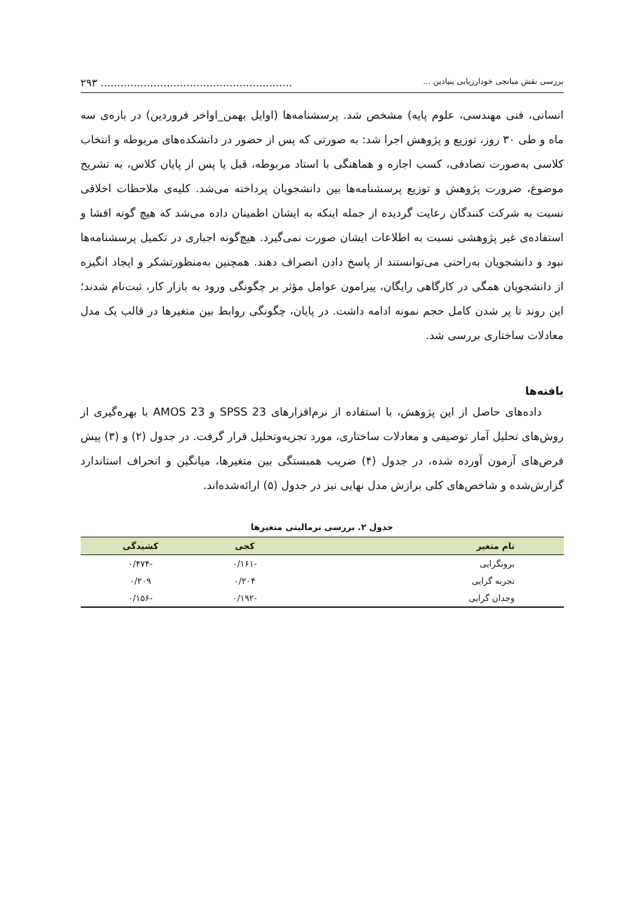بررسی نقش میانجی خودارزیابی بنیادین ............................................................. ۲۹۳
انسانی، فنی مهندسی، علوم پایه) مشخص شد. پرسشنامه‌ها (اوایل بهمن_اواخر فروردین) در بازه‌ی سه ماه و طی ۳۰ روز، توزیع و پژوهش اجرا شد: به صورتی که پس از حضور در دانشکده‌های مربوطه و انتخاب کلاسی به‌صورت تصادفی، کسب اجازه و هماهنگی با استاد مربوطه، قبل یا پس از پایان کلاس، به تشریح موضوع، ضرورت پژوهش و توزیع پرسشنامه‌ها بین دانشجویان پرداخته می‌شد. کلیه‌ی ملاحظات اخلاقی نسبت به شرکت کنندگان رعایت گردیده از جمله اینکه به ایشان اطمینان داده می‌شد که هیچ گونه افشا و استفاده‌ی غیر پژوهشی نسبت به اطلاعات ایشان صورت نمی‌گیرد. هیچ‌گونه اجباری در تکمیل پرسشنامه‌ها نبود و دانشجویان به‌راحتی می‌توانستند از پاسخ دادن انصراف دهند. همچنین به‌منظورتشکر و ایجاد انگیزه از دانشجویان همگی در کارگاهی رایگان، پیرامون عوامل مؤثر بر چگونگی ورود به بازار کار، ثبت‌نام شدند؛ این روند تا پر شدن کامل حجم نمونه ادامه داشت. در پایان، چگونگی روابط بین متغیرها در قالب یک مدل معادلات ساختاری بررسی شد.
یافته‌ها
داده‌های حاصل از این پژوهش، با استفاده از نرم‌افزارهای SPSS 23 و AMOS 23 با بهره‌گیری از روش‌های تحلیل آمار توصیفی و معادلات ساختاری، مورد تجزیه‌وتحلیل قرار گرفت. در جدول (۲) و (۳) پیش فرض‌های آزمون آورده شده، در جدول (۴) ضریب همبستگی بین متغیرها، میانگین و انحراف استاندارد گزارش‌شده و شاخص‌های کلی برازش مدل نهایی نیز در جدول (۵) ارائه‌شده‌اند.
جدول ۲. بررسی نرمالیتی متغیرها
| نام متغیر | کجی | کشیدگی |
| --- | --- | --- |
| برونگرایی | -۰/۱۶۱ | -۰/۴۷۴ |
| تجربه گرایی | ۰/۲۰۴ | ۰/۲۰۹ |
| وجدان گرایی | -۰/۱۹۲ | -۰/۱۵۶ |